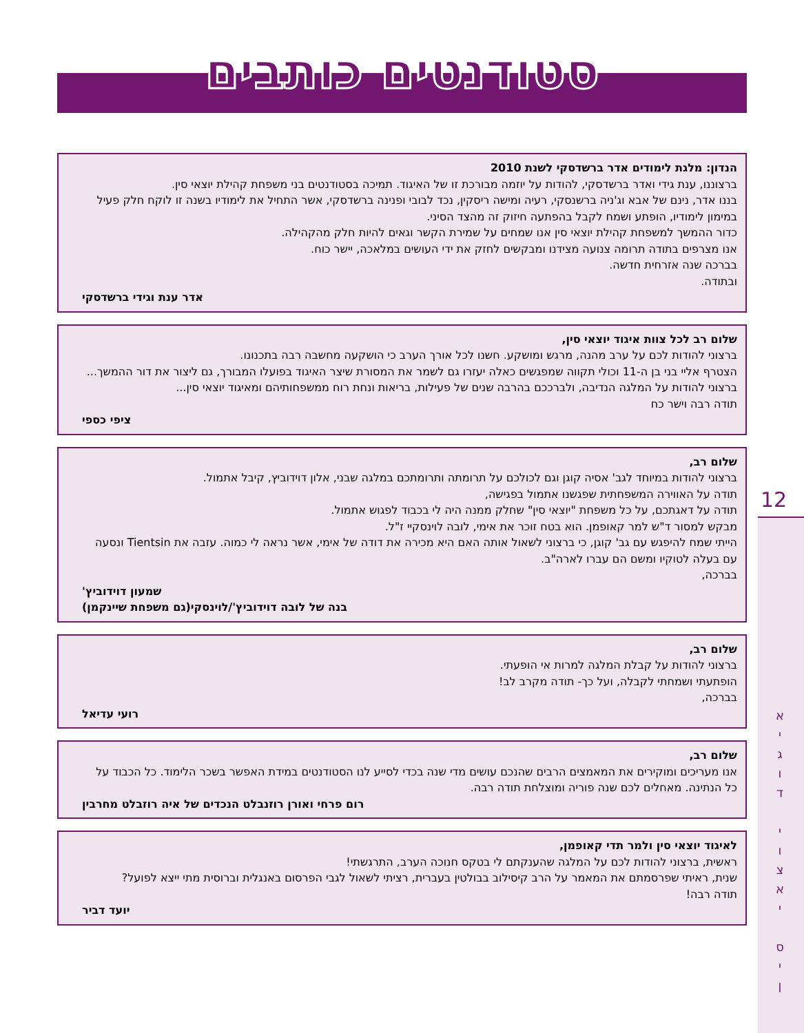סטודנטים כותבים
הנדון: מלגת לימודים אדר ברשדסקי לשנת 2010
ברצוננו, ענת גידי ואדר ברשדסקי, להודות על יוזמה מבורכת זו של האיגוד. תמיכה בסטודנטים בני משפחת קהילת יוצאי סין.
בננו אדר, נינם של אבא וג'ניה ברשנסקי, רעיה ומישה ריסקין, נכד לבובי ופנינה ברשדסקי, אשר התחיל את לימודיו בשנה זו לוקח חלק פעיל במימון לימודיו, הופתע ושמח לקבל בהפתעה חיזוק זה מהצד הסיני.
כדור ההמשך למשפחת קהילת יוצאי סין אנו שמחים על שמירת הקשר וגאים להיות חלק מהקהילה.
אנו מצרפים בתודה תרומה צנועה מצידנו ומבקשים לחזק את ידי העושים במלאכה, יישר כוח.
בברכה שנה אזרחית חדשה.
ובתודה.
אדר ענת וגידי ברשדסקי
שלום רב לכל צוות איגוד יוצאי סין,
ברצוני להודות לכם על ערב מהנה, מרגש ומושקע. חשנו לכל אורך הערב כי הושקעה מחשבה רבה בתכנונו.
הצטרף אליי בני בן ה-11 וכולי תקווה שמפגשים כאלה יעזרו גם לשמר את המסורת שיצר האיגוד בפועלו המבורך, גם ליצור את דור ההמשך...
ברצוני להודות על המלגה הנדיבה, ולברככם בהרבה שנים של פעילות, בריאות ונחת רוח ממשפחותיהם ומאיגוד יוצאי סין...
תודה רבה וישר כח
ציפי כספי
שלום רב,
ברצוני להודות במיוחד לגב' אסיה קוגן וגם לכולכם על תרומתה ותרומתכם במלגה שבני, אלון דוידוביץ, קיבל אתמול.
תודה על האווירה המשפחתית שפגשנו אתמול בפגישה,
תודה על דאגתכם, על כל משפחת "יוצאי סין" שחלק ממנה היה לי בכבוד לפגוש אתמול.
מבקש למסור ד"ש למר קאופמן. הוא בטח זוכר את אימי, לובה לוינסקיי ז"ל.
הייתי שמח להיפגש עם גב' קוגן, כי ברצוני לשאול אותה האם היא מכירה את דודה של אימי, אשר נראה לי כמוה. עזבה את Tientsin ונסעה עם בעלה לטוקיו ומשם הם עברו לארה"ב.
בברכה,
שמעון דוידוביץ'
בנה של לובה דוידוביץ'/לוינסקי(גם משפחת שיינקמן)
שלום רב,
ברצוני להודות על קבלת המלגה למרות אי הופעתי.
הופתעתי ושמחתי לקבלה, ועל כך- תודה מקרב לב!
בברכה,
רועי עדיאל
שלום רב,
אנו מעריכים ומוקירים את המאמצים הרבים שהנכם עושים מדי שנה בכדי לסייע לנו הסטודנטים במידת האפשר בשכר הלימוד. כל הכבוד על כל הנתינה. מאחלים לכם שנה פוריה ומוצלחת תודה רבה.
רום פרחי ואורן רוזנבלט הנכדים של איה רוזבלט מחרבין
לאיגוד יוצאי סין ולמר תדי קאופמן,
ראשית, ברצוני להודות לכם על המלגה שהענקתם לי בטקס חנוכה הערב, התרגשתי!
שנית, ראיתי שפרסמתם את המאמר על הרב קיסילוב בבולטין בעברית, רציתי לשאול לגבי הפרסום באנגלית וברוסית מתי ייצא לפועל?
תודה רבה!
יועד דביר
12
א
י
ג
ו
ד
י
ו
צ
א
י
ס
י
ן